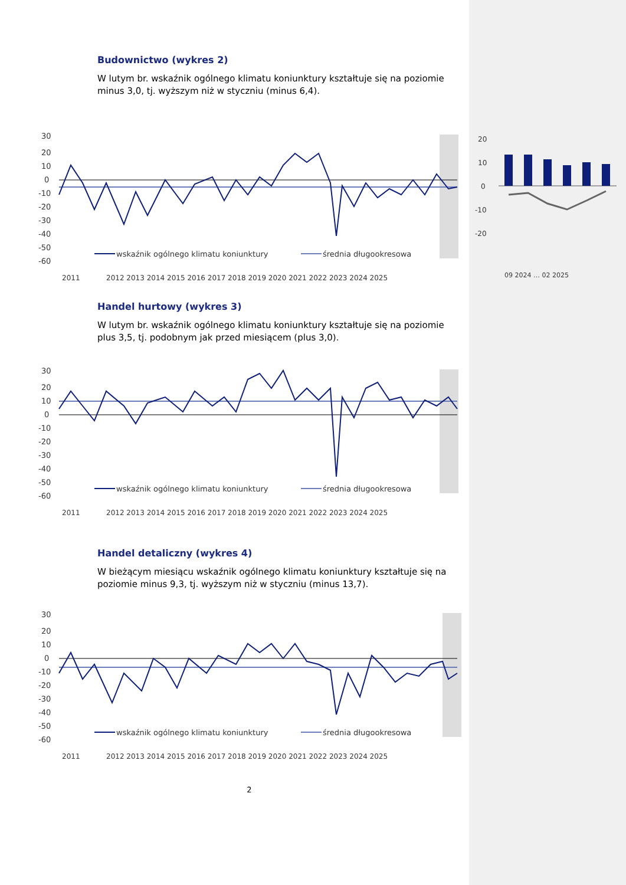Budownictwo (wykres 2)
W lutym br. wskaźnik ogólnego klimatu koniunktury kształtuje się na poziomie minus 3,0, tj. wyższym niż w styczniu (minus 6,4).
30
20
10
0
-10
-20
-30
-40
-50
-60
wskaźnik ogólnego klimatu koniunktury
średnia długookresowa
2011
2012 2013 2014 2015 2016 2017 2018 2019 2020 2021 2022 2023 2024 2025
20
10
0
-10
-20
09 2024 … 02 2025
Handel hurtowy (wykres 3)
W lutym br. wskaźnik ogólnego klimatu koniunktury kształtuje się na poziomie plus 3,5, tj. podobnym jak przed miesiącem (plus 3,0).
30
20
10
0
-10
-20
-30
-40
-50
-60
wskaźnik ogólnego klimatu koniunktury
średnia długookresowa
2011
2012 2013 2014 2015 2016 2017 2018 2019 2020 2021 2022 2023 2024 2025
Handel detaliczny (wykres 4)
W bieżącym miesiącu wskaźnik ogólnego klimatu koniunktury kształtuje się na poziomie minus 9,3, tj. wyższym niż w styczniu (minus 13,7).
30
20
10
0
-10
-20
-30
-40
-50
-60
wskaźnik ogólnego klimatu koniunktury
średnia długookresowa
2011
2012 2013 2014 2015 2016 2017 2018 2019 2020 2021 2022 2023 2024 2025
2